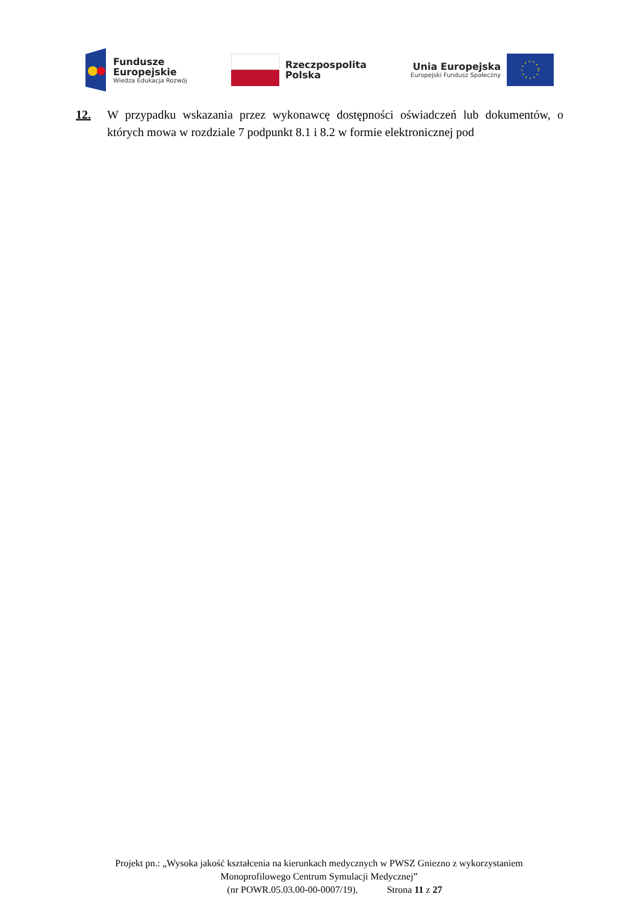Fundusze
Europejskie
Wiedza Edukacja Rozwój
Rzeczpospolita
Polska
Unia Europejska
Europejski Fundusz Społeczny
12. W przypadku wskazania przez wykonawcę dostępności oświadczeń lub dokumentów, o których mowa w rozdziale 7 podpunkt 8.1 i 8.2 w formie elektronicznej pod
Projekt pn.: „Wysoka jakość kształcenia na kierunkach medycznych w PWSZ Gniezno z wykorzystaniem Monoprofilowego Centrum Symulacji Medycznej”
(nr POWR.05.03.00-00-0007/19). Strona 11 z 27